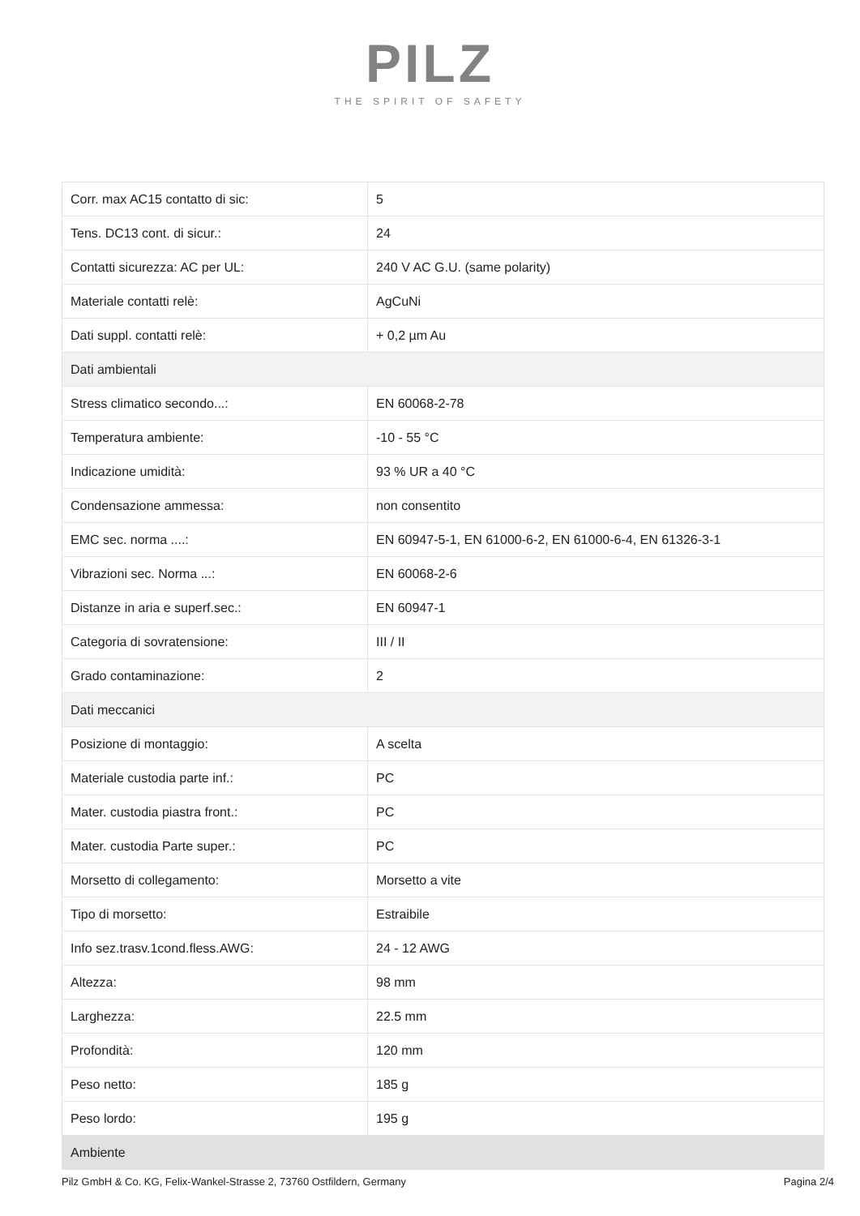PILZ
THE SPIRIT OF SAFETY
| Corr. max AC15 contatto di sic: | 5 |
| Tens. DC13 cont. di sicur.: | 24 |
| Contatti sicurezza: AC per UL: | 240 V AC G.U. (same polarity) |
| Materiale contatti relè: | AgCuNi |
| Dati suppl. contatti relè: | + 0,2 µm Au |
| Dati ambientali | |
| Stress climatico secondo...: | EN 60068-2-78 |
| Temperatura ambiente: | -10 - 55 °C |
| Indicazione umidità: | 93 % UR a 40 °C |
| Condensazione ammessa: | non consentito |
| EMC sec. norma ....: | EN 60947-5-1, EN 61000-6-2, EN 61000-6-4, EN 61326-3-1 |
| Vibrazioni sec. Norma ...: | EN 60068-2-6 |
| Distanze in aria e superf.sec.: | EN 60947-1 |
| Categoria di sovratensione: | III / II |
| Grado contaminazione: | 2 |
| Dati meccanici | |
| Posizione di montaggio: | A scelta |
| Materiale custodia parte inf.: | PC |
| Mater. custodia piastra front.: | PC |
| Mater. custodia Parte super.: | PC |
| Morsetto di collegamento: | Morsetto a vite |
| Tipo di morsetto: | Estraibile |
| Info sez.trasv.1cond.fless.AWG: | 24 - 12 AWG |
| Altezza: | 98 mm |
| Larghezza: | 22.5 mm |
| Profondità: | 120 mm |
| Peso netto: | 185 g |
| Peso lordo: | 195 g |
| Ambiente | |
Pilz GmbH & Co. KG, Felix-Wankel-Strasse 2, 73760 Ostfildern, Germany Pagina 2/4